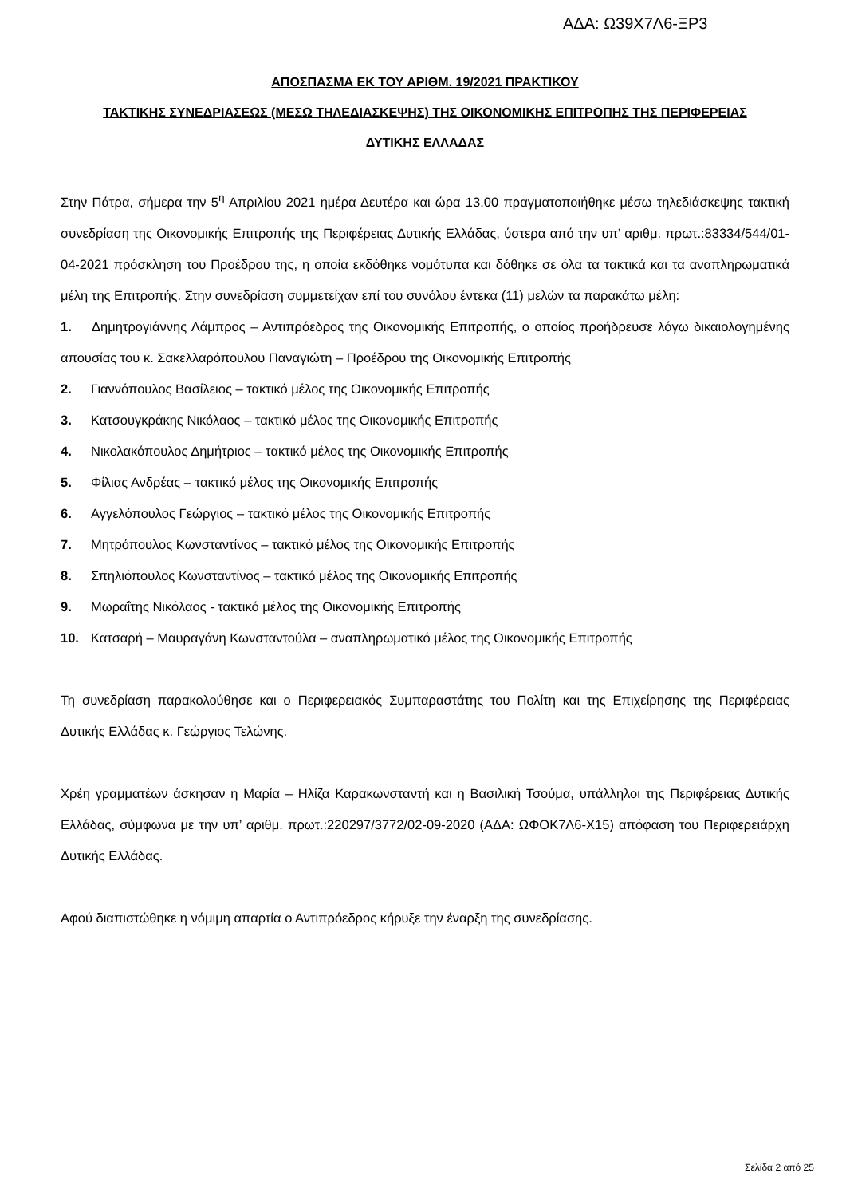ΑΔΑ: Ω39Χ7Λ6-ΞΡ3
ΑΠΟΣΠΑΣΜΑ ΕΚ ΤΟΥ ΑΡΙΘΜ. 19/2021 ΠΡΑΚΤΙΚΟΥ
ΤΑΚΤΙΚΗΣ ΣΥΝΕΔΡΙΑΣΕΩΣ (ΜΕΣΩ ΤΗΛΕΔΙΑΣΚΕΨΗΣ) ΤΗΣ ΟΙΚΟΝΟΜΙΚΗΣ ΕΠΙΤΡΟΠΗΣ ΤΗΣ ΠΕΡΙΦΕΡΕΙΑΣ
ΔΥΤΙΚΗΣ ΕΛΛΑΔΑΣ
Στην Πάτρα, σήμερα την 5<sup>η</sup> Απριλίου 2021 ημέρα Δευτέρα και ώρα 13.00 πραγματοποιήθηκε μέσω τηλεδιάσκεψης τακτική συνεδρίαση της Οικονομικής Επιτροπής της Περιφέρειας Δυτικής Ελλάδας, ύστερα από την υπ’ αριθμ. πρωτ.:83334/544/01-04-2021 πρόσκληση του Προέδρου της, η οποία εκδόθηκε νομότυπα και δόθηκε σε όλα τα τακτικά και τα αναπληρωματικά μέλη της Επιτροπής. Στην συνεδρίαση συμμετείχαν επί του συνόλου έντεκα (11) μελών τα παρακάτω μέλη:
1. Δημητρογιάννης Λάμπρος – Αντιπρόεδρος της Οικονομικής Επιτροπής, ο οποίος προήδρευσε λόγω δικαιολογημένης απουσίας του κ. Σακελλαρόπουλου Παναγιώτη – Προέδρου της Οικονομικής Επιτροπής
2. Γιαννόπουλος Βασίλειος – τακτικό μέλος της Οικονομικής Επιτροπής
3. Κατσουγκράκης Νικόλαος – τακτικό μέλος της Οικονομικής Επιτροπής
4. Νικολακόπουλος Δημήτριος – τακτικό μέλος της Οικονομικής Επιτροπής
5. Φίλιας Ανδρέας – τακτικό μέλος της Οικονομικής Επιτροπής
6. Αγγελόπουλος Γεώργιος – τακτικό μέλος της Οικονομικής Επιτροπής
7. Μητρόπουλος Κωνσταντίνος – τακτικό μέλος της Οικονομικής Επιτροπής
8. Σπηλιόπουλος Κωνσταντίνος – τακτικό μέλος της Οικονομικής Επιτροπής
9. Μωραΐτης Νικόλαος - τακτικό μέλος της Οικονομικής Επιτροπής
10. Κατσαρή – Μαυραγάνη Κωνσταντούλα – αναπληρωματικό μέλος της Οικονομικής Επιτροπής
Τη συνεδρίαση παρακολούθησε και ο Περιφερειακός Συμπαραστάτης του Πολίτη και της Επιχείρησης της Περιφέρειας Δυτικής Ελλάδας κ. Γεώργιος Τελώνης.
Χρέη γραμματέων άσκησαν η Μαρία – Ηλίζα Καρακωνσταντή και η Βασιλική Τσούμα, υπάλληλοι της Περιφέρειας Δυτικής Ελλάδας, σύμφωνα με την υπ’ αριθμ. πρωτ.:220297/3772/02-09-2020 (ΑΔΑ: ΩΦΟΚ7Λ6-Χ15) απόφαση του Περιφερειάρχη Δυτικής Ελλάδας.
Αφού διαπιστώθηκε η νόμιμη απαρτία ο Αντιπρόεδρος κήρυξε την έναρξη της συνεδρίασης.
Σελίδα 2 από 25